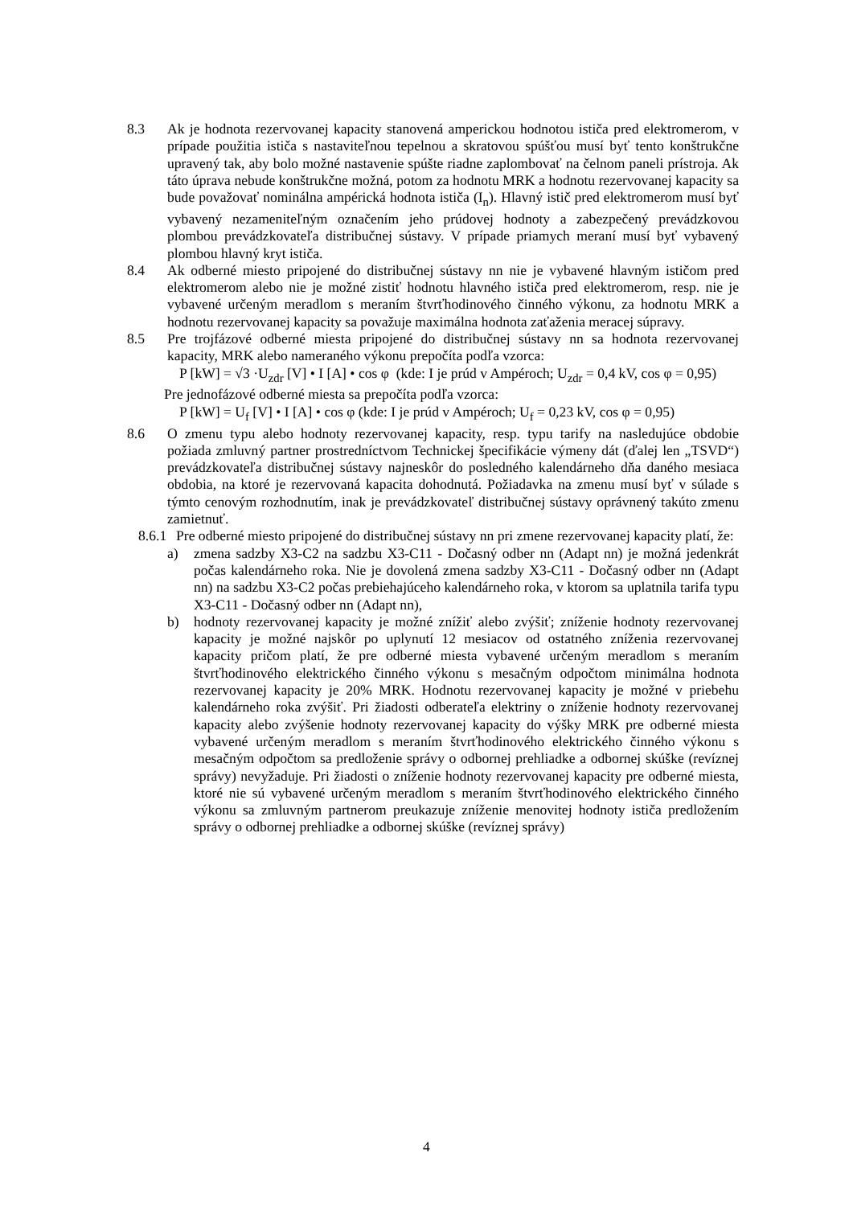8.3 Ak je hodnota rezervovanej kapacity stanovená amperickou hodnotou ističa pred elektromerom, v prípade použitia ističa s nastaviteľnou tepelnou a skratovou spúšťou musí byť tento konštrukčne upravený tak, aby bolo možné nastavenie spúšte riadne zaplombovať na čelnom paneli prístroja. Ak táto úprava nebude konštrukčne možná, potom za hodnotu MRK a hodnotu rezervovanej kapacity sa bude považovať nominálna ampérická hodnota ističa (I<sub>n</sub>). Hlavný istič pred elektromerom musí byť vybavený nezameniteľným označením jeho prúdovej hodnoty a zabezpečený prevádzkovou plombou prevádzkovateľa distribučnej sústavy. V prípade priamych meraní musí byť vybavený plombou hlavný kryt ističa.
8.4 Ak odberné miesto pripojené do distribučnej sústavy nn nie je vybavené hlavným ističom pred elektromerom alebo nie je možné zistiť hodnotu hlavného ističa pred elektromerom, resp. nie je vybavené určeným meradlom s meraním štvrťhodinového činného výkonu, za hodnotu MRK a hodnotu rezervovanej kapacity sa považuje maximálna hodnota zaťaženia meracej súpravy.
8.5 Pre trojfázové odberné miesta pripojené do distribučnej sústavy nn sa hodnota rezervovanej kapacity, MRK alebo nameraného výkonu prepočíta podľa vzorca:
P [kW] = √3 ·U<sub>zdr</sub> [V] • I [A] • cos φ (kde: I je prúd v Ampéroch; U<sub>zdr</sub> = 0,4 kV, cos φ = 0,95)
Pre jednofázové odberné miesta sa prepočíta podľa vzorca:
P [kW] = U<sub>f</sub> [V] • I [A] • cos φ (kde: I je prúd v Ampéroch; U<sub>f</sub> = 0,23 kV, cos φ = 0,95)
8.6 O zmenu typu alebo hodnoty rezervovanej kapacity, resp. typu tarify na nasledujúce obdobie požiada zmluvný partner prostredníctvom Technickej špecifikácie výmeny dát (ďalej len „TSVD“) prevádzkovateľa distribučnej sústavy najneskôr do posledného kalendárneho dňa daného mesiaca obdobia, na ktoré je rezervovaná kapacita dohodnutá. Požiadavka na zmenu musí byť v súlade s týmto cenovým rozhodnutím, inak je prevádzkovateľ distribučnej sústavy oprávnený takúto zmenu zamietnuť.
8.6.1
Pre odberné miesto pripojené do distribučnej sústavy nn pri zmene rezervovanej kapacity platí, že:
a) zmena sadzby X3-C2 na sadzbu X3-C11 - Dočasný odber nn (Adapt nn) je možná jedenkrát počas kalendárneho roka. Nie je dovolená zmena sadzby X3-C11 - Dočasný odber nn (Adapt nn) na sadzbu X3-C2 počas prebiehajúceho kalendárneho roka, v ktorom sa uplatnila tarifa typu X3-C11 - Dočasný odber nn (Adapt nn),
b) hodnoty rezervovanej kapacity je možné znížiť alebo zvýšiť; zníženie hodnoty rezervovanej kapacity je možné najskôr po uplynutí 12 mesiacov od ostatného zníženia rezervovanej kapacity pričom platí, že pre odberné miesta vybavené určeným meradlom s meraním štvrťhodinového elektrického činného výkonu s mesačným odpočtom minimálna hodnota rezervovanej kapacity je 20% MRK. Hodnotu rezervovanej kapacity je možné v priebehu kalendárneho roka zvýšiť. Pri žiadosti odberateľa elektriny o zníženie hodnoty rezervovanej kapacity alebo zvýšenie hodnoty rezervovanej kapacity do výšky MRK pre odberné miesta vybavené určeným meradlom s meraním štvrťhodinového elektrického činného výkonu s mesačným odpočtom sa predloženie správy o odbornej prehliadke a odbornej skúške (revíznej správy) nevyžaduje. Pri žiadosti o zníženie hodnoty rezervovanej kapacity pre odberné miesta, ktoré nie sú vybavené určeným meradlom s meraním štvrťhodinového elektrického činného výkonu sa zmluvným partnerom preukazuje zníženie menovitej hodnoty ističa predložením správy o odbornej prehliadke a odbornej skúške (revíznej správy)
4